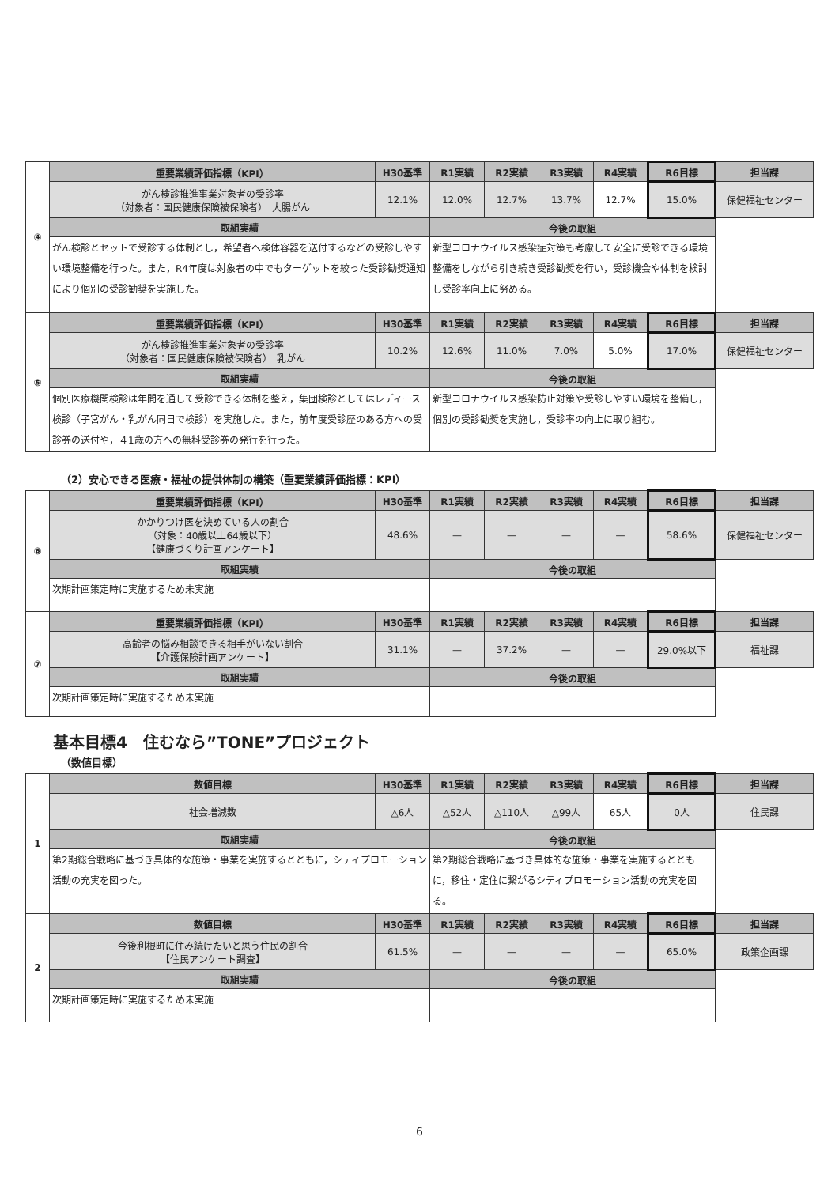| ④ | 重要業績評価指標（KPI） | H30基準 | R1実績 | R2実績 | R3実績 | R4実績 | R6目標 | 担当課 |
| | がん検診推進事業対象者の受診率 （対象者：国民健康保険被保険者） 大腸がん | 12.1% | 12.0% | 12.7% | 13.7% | 12.7% | 15.0% | 保健福祉センター |
| | 取組実績 | | 今後の取組 | | | | | |
| | がん検診とセットで受診する体制とし，希望者へ検体容器を送付するなどの受診しやすい環境整備を行った。また，R4年度は対象者の中でもターゲットを絞った受診勧奨通知により個別の受診勧奨を実施した。 | | 新型コロナウイルス感染症対策も考慮して安全に受診できる環境整備をしながら引き続き受診勧奨を行い，受診機会や体制を検討し受診率向上に努める。 | | | | | |
| ⑤ | 重要業績評価指標（KPI） | H30基準 | R1実績 | R2実績 | R3実績 | R4実績 | R6目標 | 担当課 |
| | がん検診推進事業対象者の受診率 （対象者：国民健康保険被保険者） 乳がん | 10.2% | 12.6% | 11.0% | 7.0% | 5.0% | 17.0% | 保健福祉センター |
| | 取組実績 | | 今後の取組 | | | | | |
| | 個別医療機関検診は年間を通して受診できる体制を整え，集団検診としてはレディース検診（子宮がん・乳がん同日で検診）を実施した。また，前年度受診歴のある方への受診券の送付や，４1歳の方への無料受診券の発行を行った。 | | 新型コロナウイルス感染防止対策や受診しやすい環境を整備し，個別の受診勧奨を実施し，受診率の向上に取り組む。 | | | | | |
（2）安心できる医療・福祉の提供体制の構築（重要業績評価指標：KPI）
| ⑥ | 重要業績評価指標（KPI） | H30基準 | R1実績 | R2実績 | R3実績 | R4実績 | R6目標 | 担当課 |
| | かかりつけ医を決めている人の割合 （対象：40歳以上64歳以下） 【健康づくり計画アンケート】 | 48.6% | — | — | — | — | 58.6% | 保健福祉センター |
| | 取組実績 | | 今後の取組 | | | | | |
| | 次期計画策定時に実施するため未実施 | | | | | | | |
| ⑦ | 重要業績評価指標（KPI） | H30基準 | R1実績 | R2実績 | R3実績 | R4実績 | R6目標 | 担当課 |
| | 高齢者の悩み相談できる相手がいない割合 【介護保険計画アンケート】 | 31.1% | — | 37.2% | — | — | 29.0%以下 | 福祉課 |
| | 取組実績 | | 今後の取組 | | | | | |
| | 次期計画策定時に実施するため未実施 | | | | | | | |
基本目標4　住むなら”TONE”プロジェクト
（数値目標）
| 1 | 数値目標 | H30基準 | R1実績 | R2実績 | R3実績 | R4実績 | R6目標 | 担当課 |
| | 社会増減数 | △6人 | △52人 | △110人 | △99人 | 65人 | 0人 | 住民課 |
| | 取組実績 | | 今後の取組 | | | | | |
| | 第2期総合戦略に基づき具体的な施策・事業を実施するとともに，シティプロモーション活動の充実を図った。 | | 第2期総合戦略に基づき具体的な施策・事業を実施するとともに，移住・定住に繋がるシティプロモーション活動の充実を図る。 | | | | | |
| 2 | 数値目標 | H30基準 | R1実績 | R2実績 | R3実績 | R4実績 | R6目標 | 担当課 |
| | 今後利根町に住み続けたいと思う住民の割合 【住民アンケート調査】 | 61.5% | — | — | — | — | 65.0% | 政策企画課 |
| | 取組実績 | | 今後の取組 | | | | | |
| | 次期計画策定時に実施するため未実施 | | | | | | | |
6